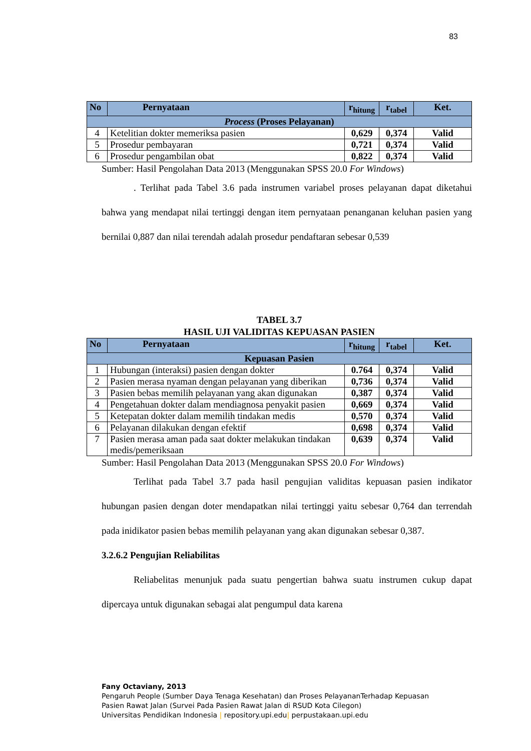83
| No | Pernyataan | r<sub>hitung</sub> | r<sub>tabel</sub> | Ket. |
| --- | --- | --- | --- | --- |
| Process (Proses Pelayanan) | | | | |
| 4 | Ketelitian dokter memeriksa pasien | 0,629 | 0,374 | Valid |
| 5 | Prosedur pembayaran | 0,721 | 0,374 | Valid |
| 6 | Prosedur pengambilan obat | 0,822 | 0,374 | Valid |
Sumber: Hasil Pengolahan Data 2013 (Menggunakan SPSS 20.0 For Windows)
. Terlihat pada Tabel 3.6 pada instrumen variabel proses pelayanan dapat diketahui bahwa yang mendapat nilai tertinggi dengan item pernyataan penanganan keluhan pasien yang bernilai 0,887 dan nilai terendah adalah prosedur pendaftaran sebesar 0,539
TABEL 3.7
HASIL UJI VALIDITAS KEPUASAN PASIEN
| No | Pernyataan | r<sub>hitung</sub> | r<sub>tabel</sub> | Ket. |
| --- | --- | --- | --- | --- |
| Kepuasan Pasien | | | | |
| 1 | Hubungan (interaksi) pasien dengan dokter | 0.764 | 0,374 | Valid |
| 2 | Pasien merasa nyaman dengan pelayanan yang diberikan | 0,736 | 0,374 | Valid |
| 3 | Pasien bebas memilih pelayanan yang akan digunakan | 0,387 | 0,374 | Valid |
| 4 | Pengetahuan dokter dalam mendiagnosa penyakit pasien | 0,669 | 0,374 | Valid |
| 5 | Ketepatan dokter dalam memilih tindakan medis | 0,570 | 0,374 | Valid |
| 6 | Pelayanan dilakukan dengan efektif | 0,698 | 0,374 | Valid |
| 7 | Pasien merasa aman pada saat dokter melakukan tindakan medis/pemeriksaan | 0,639 | 0,374 | Valid |
Sumber: Hasil Pengolahan Data 2013 (Menggunakan SPSS 20.0 For Windows)
Terlihat pada Tabel 3.7 pada hasil pengujian validitas kepuasan pasien indikator hubungan pasien dengan doter mendapatkan nilai tertinggi yaitu sebesar 0,764 dan terrendah pada inidikator pasien bebas memilih pelayanan yang akan digunakan sebesar 0,387.
3.2.6.2 Pengujian Reliabilitas
Reliabelitas menunjuk pada suatu pengertian bahwa suatu instrumen cukup dapat dipercaya untuk digunakan sebagai alat pengumpul data karena
Fany Octaviany, 2013
Pengaruh People (Sumber Daya Tenaga Kesehatan) dan Proses PelayananTerhadap Kepuasan
Pasien Rawat Jalan (Survei Pada Pasien Rawat Jalan di RSUD Kota Cilegon)
Universitas Pendidikan Indonesia | repository.upi.edu| perpustakaan.upi.edu